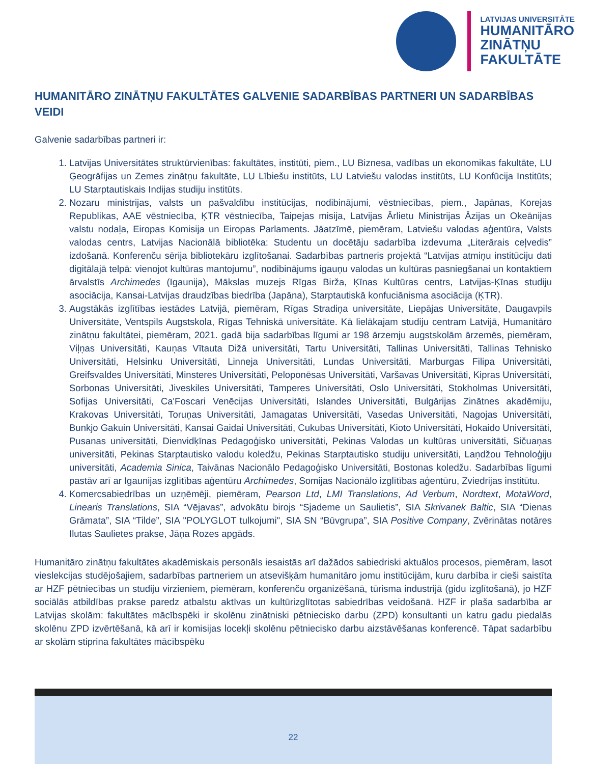LATVIJAS UNIVERSITĀTE
HUMANITĀRO
ZINĀTŅU
FAKULTĀTE
HUMANITĀRO ZINĀTŅU FAKULTĀTES GALVENIE SADARBĪBAS PARTNERI UN SADARBĪBAS VEIDI
Galvenie sadarbības partneri ir:
1. Latvijas Universitātes struktūrvienības: fakultātes, institūti, piem., LU Biznesa, vadības un ekonomikas fakultāte, LU Ģeogrāfijas un Zemes zinātņu fakultāte, LU Lībiešu institūts, LU Latviešu valodas institūts, LU Konfūcija Institūts; LU Starptautiskais Indijas studiju institūts.
2. Nozaru ministrijas, valsts un pašvaldību institūcijas, nodibinājumi, vēstniecības, piem., Japānas, Korejas Republikas, AAE vēstniecība, ĶTR vēstniecība, Taipejas misija, Latvijas Ārlietu Ministrijas Āzijas un Okeānijas valstu nodaļa, Eiropas Komisija un Eiropas Parlaments. Jāatzīmē, piemēram, Latviešu valodas aģentūra, Valsts valodas centrs, Latvijas Nacionālā bibliotēka: Studentu un docētāju sadarbība izdevuma „Literārais ceļvedis” izdošanā. Konferenču sērija bibliotekāru izglītošanai. Sadarbības partneris projektā “Latvijas atmiņu institūciju dati digitālajā telpā: vienojot kultūras mantojumu”, nodibinājums igauņu valodas un kultūras pasniegšanai un kontaktiem ārvalstīs Archimedes (Igaunija), Mākslas muzejs Rīgas Birža, Ķīnas Kultūras centrs, Latvijas-Ķīnas studiju asociācija, Kansai-Latvijas draudzības biedrība (Japāna), Starptautiskā konfuciānisma asociācija (ĶTR).
3. Augstākās izglītības iestādes Latvijā, piemēram, Rīgas Stradiņa universitāte, Liepājas Universitāte, Daugavpils Universitāte, Ventspils Augstskola, Rīgas Tehniskā universitāte. Kā lielākajam studiju centram Latvijā, Humanitāro zinātņu fakultātei, piemēram, 2021. gadā bija sadarbības līgumi ar 198 ārzemju augstskolām ārzemēs, piemēram, Viļņas Universitāti, Kauņas Vītauta Dižā universitāti, Tartu Universitāti, Tallinas Universitāti, Tallinas Tehnisko Universitāti, Helsinku Universitāti, Linneja Universitāti, Lundas Universitāti, Marburgas Filipa Universitāti, Greifsvaldes Universitāti, Minsteres Universitāti, Peloponēsas Universitāti, Varšavas Universitāti, Kipras Universitāti, Sorbonas Universitāti, Jiveskiles Universitāti, Tamperes Universitāti, Oslo Universitāti, Stokholmas Universitāti, Sofijas Universitāti, Ca'Foscari Venēcijas Universitāti, Islandes Universitāti, Bulgārijas Zinātnes akadēmiju, Krakovas Universitāti, Toruņas Universitāti, Jamagatas Universitāti, Vasedas Universitāti, Nagojas Universitāti, Bunkjo Gakuin Universitāti, Kansai Gaidai Universitāti, Cukubas Universitāti, Kioto Universitāti, Hokaido Universitāti, Pusanas universitāti, Dienvidķīnas Pedagoģisko universitāti, Pekinas Valodas un kultūras universitāti, Sičuaņas universitāti, Pekinas Starptautisko valodu koledžu, Pekinas Starptautisko studiju universitāti, Laņdžou Tehnoloģiju universitāti, Academia Sinica, Taivānas Nacionālo Pedagoģisko Universitāti, Bostonas koledžu. Sadarbības līgumi pastāv arī ar Igaunijas izglītības aģentūru Archimedes, Somijas Nacionālo izglītības aģentūru, Zviedrijas institūtu.
4. Komercsabiedrības un uzņēmēji, piemēram, Pearson Ltd, LMI Translations, Ad Verbum, Nordtext, MotaWord, Linearis Translations, SIA “Vējavas”, advokātu birojs “Sjademe un Saulietis”, SIA Skrivanek Baltic, SIA “Dienas Grāmata”, SIA “Tilde”, SIA "POLYGLOT tulkojumi", SIA SN “Būvgrupa”, SIA Positive Company, Zvērinātas notāres Ilutas Saulietes prakse, Jāņa Rozes apgāds.
Humanitāro zinātņu fakultātes akadēmiskais personāls iesaistās arī dažādos sabiedriski aktuālos procesos, piemēram, lasot vieslekcijas studējošajiem, sadarbības partneriem un atsevišķām humanitāro jomu institūcijām, kuru darbība ir cieši saistīta ar HZF pētniecības un studiju virzieniem, piemēram, konferenču organizēšanā, tūrisma industrijā (gidu izglītošanā), jo HZF sociālās atbildības prakse paredz atbalstu aktīvas un kultūrizglītotas sabiedrības veidošanā. HZF ir plaša sadarbība ar Latvijas skolām: fakultātes mācībspēki ir skolēnu zinātniski pētniecisko darbu (ZPD) konsultanti un katru gadu piedalās skolēnu ZPD izvērtēšanā, kā arī ir komisijas locekļi skolēnu pētniecisko darbu aizstāvēšanas konferencē. Tāpat sadarbību ar skolām stiprina fakultātes mācībspēku
22